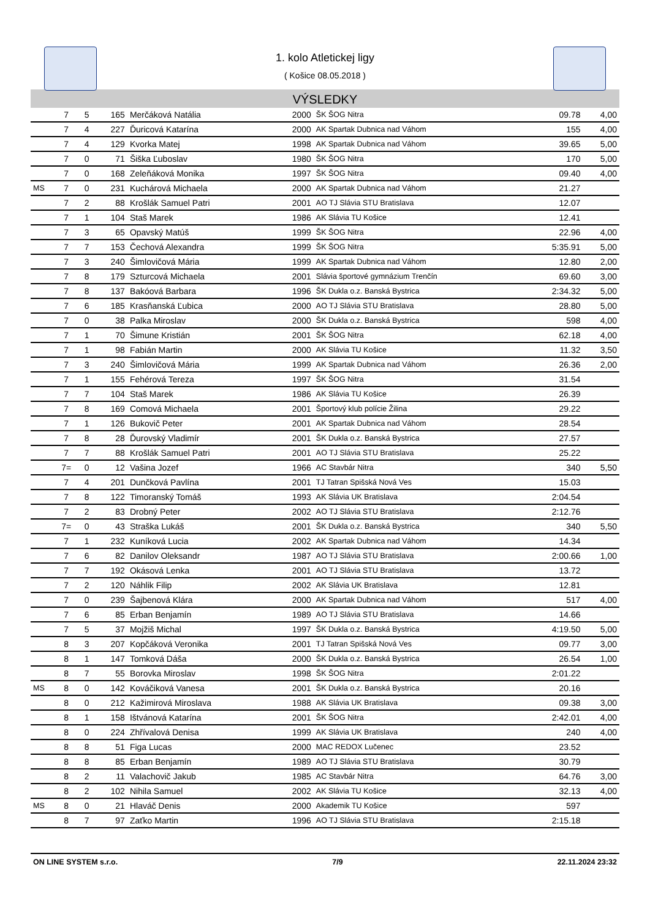1. kolo Atletickej ligy
( Košice 08.05.2018 )
VÝSLEDKY
| | 7 | 5 | 165 | Merčáková Natália | 2000 | ŠK ŠOG Nitra | 09.78 | 4,00 |
| | 7 | 4 | 227 | Ďuricová Katarína | 2000 | AK Spartak Dubnica nad Váhom | 155 | 4,00 |
| | 7 | 4 | 129 | Kvorka Matej | 1998 | AK Spartak Dubnica nad Váhom | 39.65 | 5,00 |
| | 7 | 0 | 71 | Šiška Ľuboslav | 1980 | ŠK ŠOG Nitra | 170 | 5,00 |
| | 7 | 0 | 168 | Zeleňáková Monika | 1997 | ŠK ŠOG Nitra | 09.40 | 4,00 |
| MS | 7 | 0 | 231 | Kuchárová Michaela | 2000 | AK Spartak Dubnica nad Váhom | 21.27 | |
| | 7 | 2 | 88 | Krošlák Samuel Patri | 2001 | AO TJ Slávia STU Bratislava | 12.07 | |
| | 7 | 1 | 104 | Staš Marek | 1986 | AK Slávia TU Košice | 12.41 | |
| | 7 | 3 | 65 | Opavský Matúš | 1999 | ŠK ŠOG Nitra | 22.96 | 4,00 |
| | 7 | 7 | 153 | Čechová Alexandra | 1999 | ŠK ŠOG Nitra | 5:35.91 | 5,00 |
| | 7 | 3 | 240 | Šimlovičová Mária | 1999 | AK Spartak Dubnica nad Váhom | 12.80 | 2,00 |
| | 7 | 8 | 179 | Szturcová Michaela | 2001 | Slávia športové gymnázium Trenčín | 69.60 | 3,00 |
| | 7 | 8 | 137 | Bakóová Barbara | 1996 | ŠK Dukla o.z. Banská Bystrica | 2:34.32 | 5,00 |
| | 7 | 6 | 185 | Krasňanská Ľubica | 2000 | AO TJ Slávia STU Bratislava | 28.80 | 5,00 |
| | 7 | 0 | 38 | Palka Miroslav | 2000 | ŠK Dukla o.z. Banská Bystrica | 598 | 4,00 |
| | 7 | 1 | 70 | Šimune Kristián | 2001 | ŠK ŠOG Nitra | 62.18 | 4,00 |
| | 7 | 1 | 98 | Fabián Martin | 2000 | AK Slávia TU Košice | 11.32 | 3,50 |
| | 7 | 3 | 240 | Šimlovičová Mária | 1999 | AK Spartak Dubnica nad Váhom | 26.36 | 2,00 |
| | 7 | 1 | 155 | Fehérová Tereza | 1997 | ŠK ŠOG Nitra | 31.54 | |
| | 7 | 7 | 104 | Staš Marek | 1986 | AK Slávia TU Košice | 26.39 | |
| | 7 | 8 | 169 | Comová Michaela | 2001 | Športový klub polície Žilina | 29.22 | |
| | 7 | 1 | 126 | Bukovič Peter | 2001 | AK Spartak Dubnica nad Váhom | 28.54 | |
| | 7 | 8 | 28 | Ďurovský Vladimír | 2001 | ŠK Dukla o.z. Banská Bystrica | 27.57 | |
| | 7 | 7 | 88 | Krošlák Samuel Patri | 2001 | AO TJ Slávia STU Bratislava | 25.22 | |
| | 7= | 0 | 12 | Vašina Jozef | 1966 | AC Stavbár Nitra | 340 | 5,50 |
| | 7 | 4 | 201 | Dunčková Pavlína | 2001 | TJ Tatran Spišská Nová Ves | 15.03 | |
| | 7 | 8 | 122 | Timoranský Tomáš | 1993 | AK Slávia UK Bratislava | 2:04.54 | |
| | 7 | 2 | 83 | Drobný Peter | 2002 | AO TJ Slávia STU Bratislava | 2:12.76 | |
| | 7= | 0 | 43 | Straška Lukáš | 2001 | ŠK Dukla o.z. Banská Bystrica | 340 | 5,50 |
| | 7 | 1 | 232 | Kuníková Lucia | 2002 | AK Spartak Dubnica nad Váhom | 14.34 | |
| | 7 | 6 | 82 | Danilov Oleksandr | 1987 | AO TJ Slávia STU Bratislava | 2:00.66 | 1,00 |
| | 7 | 7 | 192 | Okásová Lenka | 2001 | AO TJ Slávia STU Bratislava | 13.72 | |
| | 7 | 2 | 120 | Náhlik Filip | 2002 | AK Slávia UK Bratislava | 12.81 | |
| | 7 | 0 | 239 | Šajbenová Klára | 2000 | AK Spartak Dubnica nad Váhom | 517 | 4,00 |
| | 7 | 6 | 85 | Erban Benjamín | 1989 | AO TJ Slávia STU Bratislava | 14.66 | |
| | 7 | 5 | 37 | Mojžiš Michal | 1997 | ŠK Dukla o.z. Banská Bystrica | 4:19.50 | 5,00 |
| | 8 | 3 | 207 | Kopčáková Veronika | 2001 | TJ Tatran Spišská Nová Ves | 09.77 | 3,00 |
| | 8 | 1 | 147 | Tomková Dáša | 2000 | ŠK Dukla o.z. Banská Bystrica | 26.54 | 1,00 |
| | 8 | 7 | 55 | Borovka Miroslav | 1998 | ŠK ŠOG Nitra | 2:01.22 | |
| MS | 8 | 0 | 142 | Kováčiková Vanesa | 2001 | ŠK Dukla o.z. Banská Bystrica | 20.16 | |
| | 8 | 0 | 212 | Kažimirová Miroslava | 1988 | AK Slávia UK Bratislava | 09.38 | 3,00 |
| | 8 | 1 | 158 | Ištvánová Katarína | 2001 | ŠK ŠOG Nitra | 2:42.01 | 4,00 |
| | 8 | 0 | 224 | Zhřívalová Denisa | 1999 | AK Slávia UK Bratislava | 240 | 4,00 |
| | 8 | 8 | 51 | Figa Lucas | 2000 | MAC REDOX Lučenec | 23.52 | |
| | 8 | 8 | 85 | Erban Benjamín | 1989 | AO TJ Slávia STU Bratislava | 30.79 | |
| | 8 | 2 | 11 | Valachovič Jakub | 1985 | AC Stavbár Nitra | 64.76 | 3,00 |
| | 8 | 2 | 102 | Nihila Samuel | 2002 | AK Slávia TU Košice | 32.13 | 4,00 |
| MS | 8 | 0 | 21 | Hlaváč Denis | 2000 | Akademik TU Košice | 597 | |
| | 8 | 7 | 97 | Zaťko Martin | 1996 | AO TJ Slávia STU Bratislava | 2:15.18 | |
ON LINE SYSTEM s.r.o. 7/9 22.11.2024 23:32